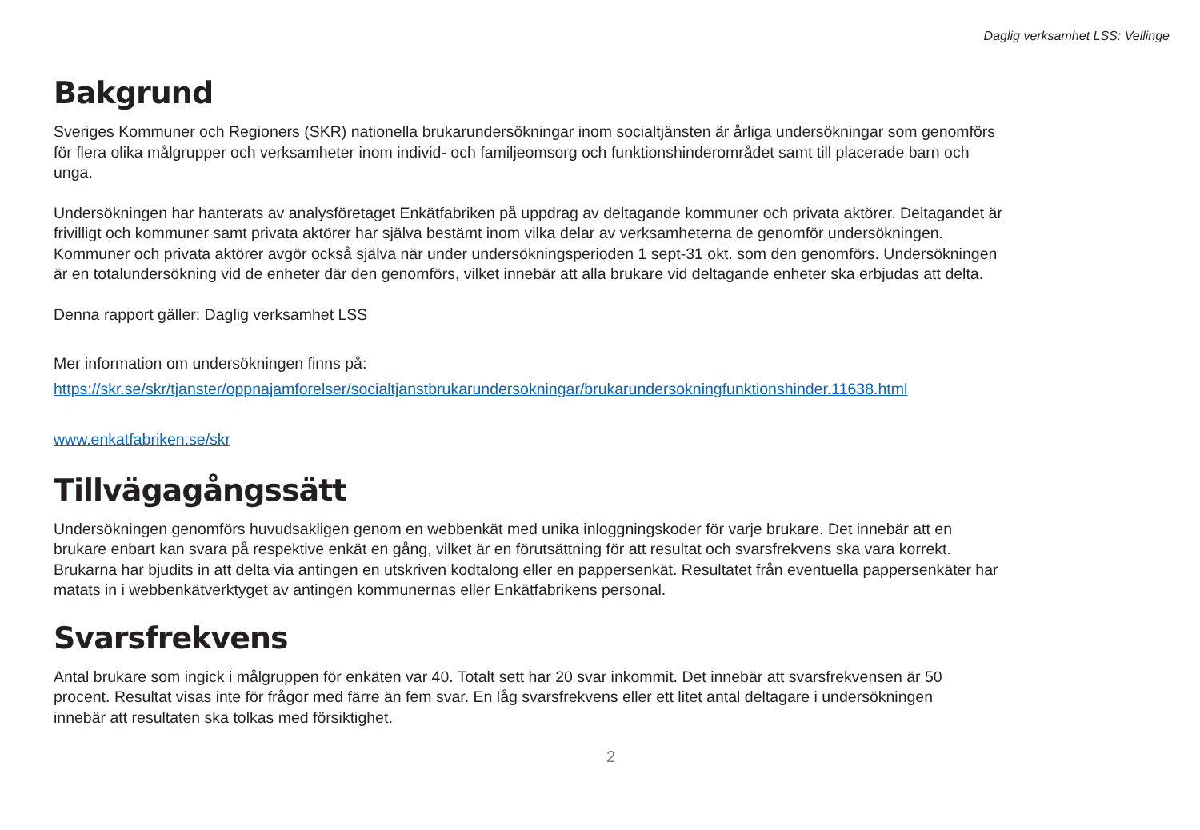Daglig verksamhet LSS: Vellinge
Bakgrund
Sveriges Kommuner och Regioners (SKR) nationella brukarundersökningar inom socialtjänsten är årliga undersökningar som genomförs för flera olika målgrupper och verksamheter inom individ- och familjeomsorg och funktionshinderområdet samt till placerade barn och unga.
Undersökningen har hanterats av analysföretaget Enkätfabriken på uppdrag av deltagande kommuner och privata aktörer. Deltagandet är frivilligt och kommuner samt privata aktörer har själva bestämt inom vilka delar av verksamheterna de genomför undersökningen. Kommuner och privata aktörer avgör också själva när under undersökningsperioden 1 sept-31 okt. som den genomförs. Undersökningen är en totalundersökning vid de enheter där den genomförs, vilket innebär att alla brukare vid deltagande enheter ska erbjudas att delta.
Denna rapport gäller: Daglig verksamhet LSS
Mer information om undersökningen finns på:
https://skr.se/skr/tjanster/oppnajamforelser/socialtjanstbrukarundersokningar/brukarundersokningfunktionshinder.11638.html
www.enkatfabriken.se/skr
Tillvägagångssätt
Undersökningen genomförs huvudsakligen genom en webbenkät med unika inloggningskoder för varje brukare. Det innebär att en brukare enbart kan svara på respektive enkät en gång, vilket är en förutsättning för att resultat och svarsfrekvens ska vara korrekt. Brukarna har bjudits in att delta via antingen en utskriven kodtalong eller en pappersenkät. Resultatet från eventuella pappersenkäter har matats in i webbenkätverktyget av antingen kommunernas eller Enkätfabrikens personal.
Svarsfrekvens
Antal brukare som ingick i målgruppen för enkäten var 40. Totalt sett har 20 svar inkommit. Det innebär att svarsfrekvensen är 50 procent. Resultat visas inte för frågor med färre än fem svar. En låg svarsfrekvens eller ett litet antal deltagare i undersökningen innebär att resultaten ska tolkas med försiktighet.
2